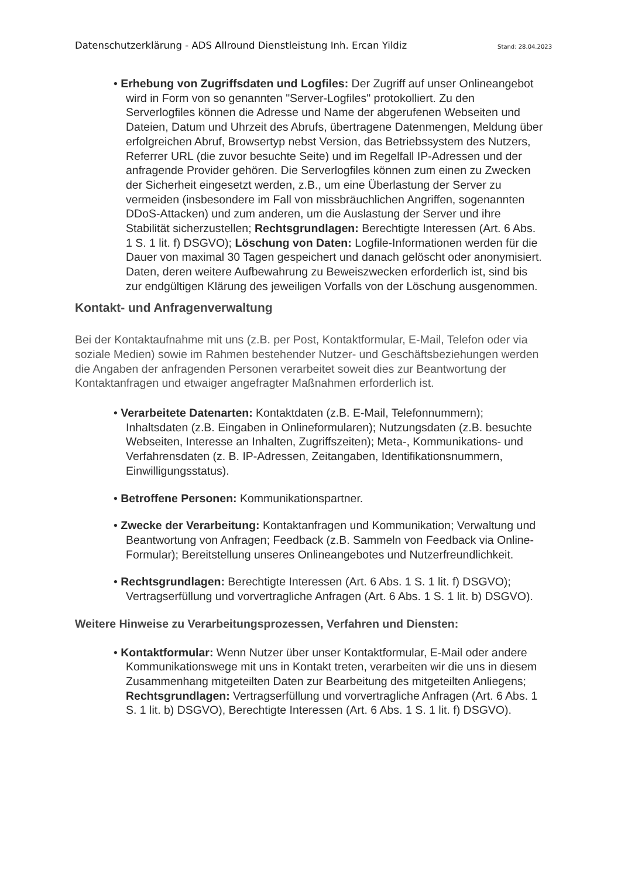Datenschutzerklärung - ADS Allround Dienstleistung Inh. Ercan Yildiz Stand: 28.04.2023
• Erhebung von Zugriffsdaten und Logfiles: Der Zugriff auf unser Onlineangebot wird in Form von so genannten "Server-Logfiles" protokolliert. Zu den Serverlogfiles können die Adresse und Name der abgerufenen Webseiten und Dateien, Datum und Uhrzeit des Abrufs, übertragene Datenmengen, Meldung über erfolgreichen Abruf, Browsertyp nebst Version, das Betriebssystem des Nutzers, Referrer URL (die zuvor besuchte Seite) und im Regelfall IP-Adressen und der anfragende Provider gehören. Die Serverlogfiles können zum einen zu Zwecken der Sicherheit eingesetzt werden, z.B., um eine Überlastung der Server zu vermeiden (insbesondere im Fall von missbräuchlichen Angriffen, sogenannten DDoS-Attacken) und zum anderen, um die Auslastung der Server und ihre Stabilität sicherzustellen; Rechtsgrundlagen: Berechtigte Interessen (Art. 6 Abs. 1 S. 1 lit. f) DSGVO); Löschung von Daten: Logfile-Informationen werden für die Dauer von maximal 30 Tagen gespeichert und danach gelöscht oder anonymisiert. Daten, deren weitere Aufbewahrung zu Beweiszwecken erforderlich ist, sind bis zur endgültigen Klärung des jeweiligen Vorfalls von der Löschung ausgenommen.
Kontakt- und Anfragenverwaltung
Bei der Kontaktaufnahme mit uns (z.B. per Post, Kontaktformular, E-Mail, Telefon oder via soziale Medien) sowie im Rahmen bestehender Nutzer- und Geschäftsbeziehungen werden die Angaben der anfragenden Personen verarbeitet soweit dies zur Beantwortung der Kontaktanfragen und etwaiger angefragter Maßnahmen erforderlich ist.
• Verarbeitete Datenarten: Kontaktdaten (z.B. E-Mail, Telefonnummern); Inhaltsdaten (z.B. Eingaben in Onlineformularen); Nutzungsdaten (z.B. besuchte Webseiten, Interesse an Inhalten, Zugriffszeiten); Meta-, Kommunikations- und Verfahrensdaten (z. B. IP-Adressen, Zeitangaben, Identifikationsnummern, Einwilligungsstatus).
• Betroffene Personen: Kommunikationspartner.
• Zwecke der Verarbeitung: Kontaktanfragen und Kommunikation; Verwaltung und Beantwortung von Anfragen; Feedback (z.B. Sammeln von Feedback via Online-Formular); Bereitstellung unseres Onlineangebotes und Nutzerfreundlichkeit.
• Rechtsgrundlagen: Berechtigte Interessen (Art. 6 Abs. 1 S. 1 lit. f) DSGVO); Vertragserfüllung und vorvertragliche Anfragen (Art. 6 Abs. 1 S. 1 lit. b) DSGVO).
Weitere Hinweise zu Verarbeitungsprozessen, Verfahren und Diensten:
• Kontaktformular: Wenn Nutzer über unser Kontaktformular, E-Mail oder andere Kommunikationswege mit uns in Kontakt treten, verarbeiten wir die uns in diesem Zusammenhang mitgeteilten Daten zur Bearbeitung des mitgeteilten Anliegens; Rechtsgrundlagen: Vertragserfüllung und vorvertragliche Anfragen (Art. 6 Abs. 1 S. 1 lit. b) DSGVO), Berechtigte Interessen (Art. 6 Abs. 1 S. 1 lit. f) DSGVO).